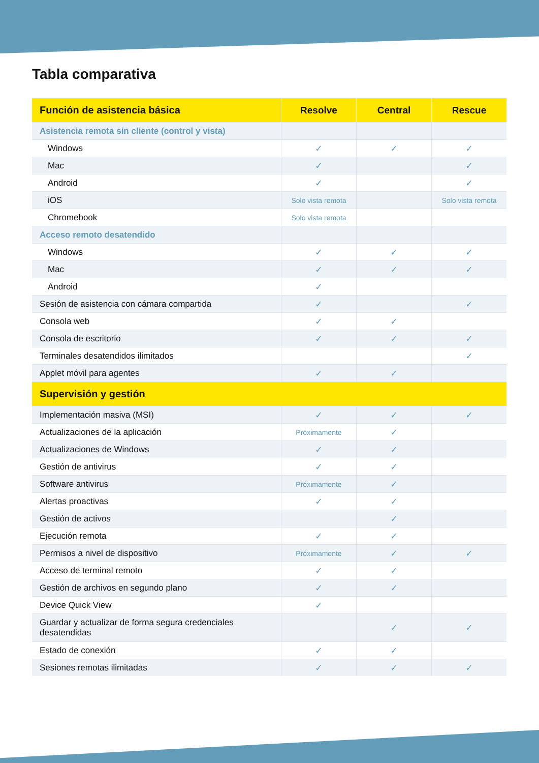Tabla comparativa
| Función de asistencia básica | Resolve | Central | Rescue |
| --- | --- | --- | --- |
| Asistencia remota sin cliente (control y vista) | | | |
| Windows | ✓ | ✓ | ✓ |
| Mac | ✓ | | ✓ |
| Android | ✓ | | ✓ |
| iOS | Solo vista remota | | Solo vista remota |
| Chromebook | Solo vista remota | | |
| Acceso remoto desatendido | | | |
| Windows | ✓ | ✓ | ✓ |
| Mac | ✓ | ✓ | ✓ |
| Android | ✓ | | |
| Sesión de asistencia con cámara compartida | ✓ | | ✓ |
| Consola web | ✓ | ✓ | |
| Consola de escritorio | ✓ | ✓ | ✓ |
| Terminales desatendidos ilimitados | | | ✓ |
| Applet móvil para agentes | ✓ | ✓ | |
| Supervisión y gestión | | | |
| Implementación masiva (MSI) | ✓ | ✓ | ✓ |
| Actualizaciones de la aplicación | Próximamente | ✓ | |
| Actualizaciones de Windows | ✓ | ✓ | |
| Gestión de antivirus | ✓ | ✓ | |
| Software antivirus | Próximamente | ✓ | |
| Alertas proactivas | ✓ | ✓ | |
| Gestión de activos | | ✓ | |
| Ejecución remota | ✓ | ✓ | |
| Permisos a nivel de dispositivo | Próximamente | ✓ | ✓ |
| Acceso de terminal remoto | ✓ | ✓ | |
| Gestión de archivos en segundo plano | ✓ | ✓ | |
| Device Quick View | ✓ | | |
| Guardar y actualizar de forma segura credenciales desatendidas | | ✓ | ✓ |
| Estado de conexión | ✓ | ✓ | |
| Sesiones remotas ilimitadas | ✓ | ✓ | ✓ |